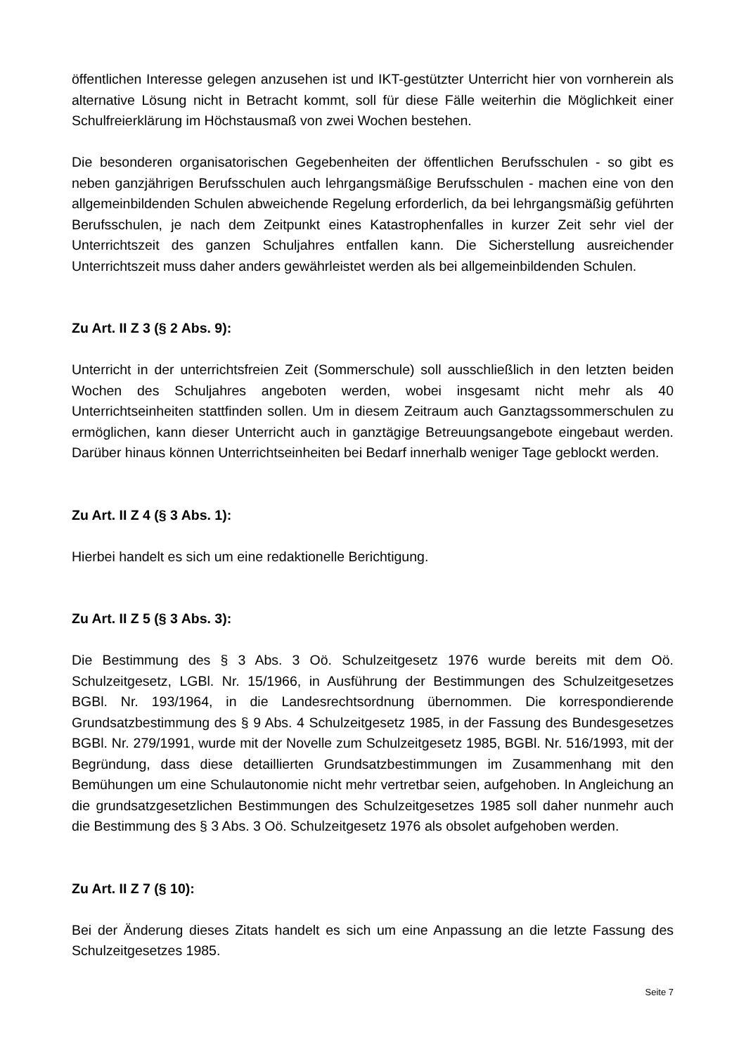öffentlichen Interesse gelegen anzusehen ist und IKT-gestützter Unterricht hier von vornherein als alternative Lösung nicht in Betracht kommt, soll für diese Fälle weiterhin die Möglichkeit einer Schulfreierklärung im Höchstausmaß von zwei Wochen bestehen.
Die besonderen organisatorischen Gegebenheiten der öffentlichen Berufsschulen - so gibt es neben ganzjährigen Berufsschulen auch lehrgangsmäßige Berufsschulen - machen eine von den allgemeinbildenden Schulen abweichende Regelung erforderlich, da bei lehrgangsmäßig geführten Berufsschulen, je nach dem Zeitpunkt eines Katastrophenfalles in kurzer Zeit sehr viel der Unterrichtszeit des ganzen Schuljahres entfallen kann. Die Sicherstellung ausreichender Unterrichtszeit muss daher anders gewährleistet werden als bei allgemeinbildenden Schulen.
Zu Art. II Z 3 (§ 2 Abs. 9):
Unterricht in der unterrichtsfreien Zeit (Sommerschule) soll ausschließlich in den letzten beiden Wochen des Schuljahres angeboten werden, wobei insgesamt nicht mehr als 40 Unterrichtseinheiten stattfinden sollen. Um in diesem Zeitraum auch Ganztagssommerschulen zu ermöglichen, kann dieser Unterricht auch in ganztägige Betreuungsangebote eingebaut werden. Darüber hinaus können Unterrichtseinheiten bei Bedarf innerhalb weniger Tage geblockt werden.
Zu Art. II Z 4 (§ 3 Abs. 1):
Hierbei handelt es sich um eine redaktionelle Berichtigung.
Zu Art. II Z 5 (§ 3 Abs. 3):
Die Bestimmung des § 3 Abs. 3 Oö. Schulzeitgesetz 1976 wurde bereits mit dem Oö. Schulzeitgesetz, LGBl. Nr. 15/1966, in Ausführung der Bestimmungen des Schulzeitgesetzes BGBl. Nr. 193/1964, in die Landesrechtsordnung übernommen. Die korrespondierende Grundsatzbestimmung des § 9 Abs. 4 Schulzeitgesetz 1985, in der Fassung des Bundesgesetzes BGBl. Nr. 279/1991, wurde mit der Novelle zum Schulzeitgesetz 1985, BGBl. Nr. 516/1993, mit der Begründung, dass diese detaillierten Grundsatzbestimmungen im Zusammenhang mit den Bemühungen um eine Schulautonomie nicht mehr vertretbar seien, aufgehoben. In Angleichung an die grundsatzgesetzlichen Bestimmungen des Schulzeitgesetzes 1985 soll daher nunmehr auch die Bestimmung des § 3 Abs. 3 Oö. Schulzeitgesetz 1976 als obsolet aufgehoben werden.
Zu Art. II Z 7 (§ 10):
Bei der Änderung dieses Zitats handelt es sich um eine Anpassung an die letzte Fassung des Schulzeitgesetzes 1985.
Seite 7